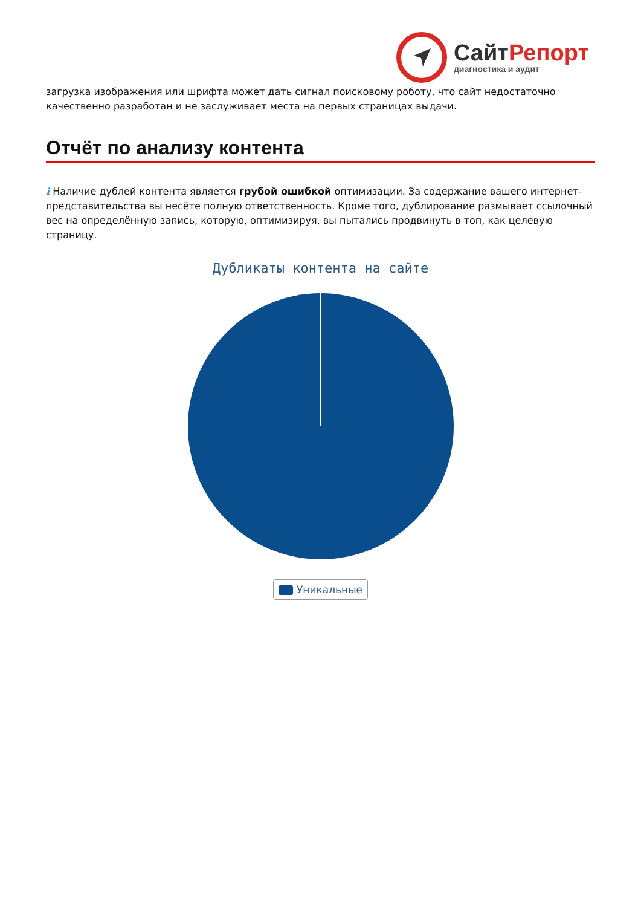Сайт Репорт
диагностика и аудит
загрузка изображения или шрифта может дать сигнал поисковому роботу, что сайт недостаточно качественно разработан и не заслуживает места на первых страницах выдачи.
Отчёт по анализу контента
i Наличие дублей контента является грубой ошибкой оптимизации. За содержание вашего интернет-представительства вы несёте полную ответственность. Кроме того, дублирование размывает ссылочный вес на определённую запись, которую, оптимизируя, вы пытались продвинуть в топ, как целевую страницу.
Дубликаты контента на сайте
Уникальные